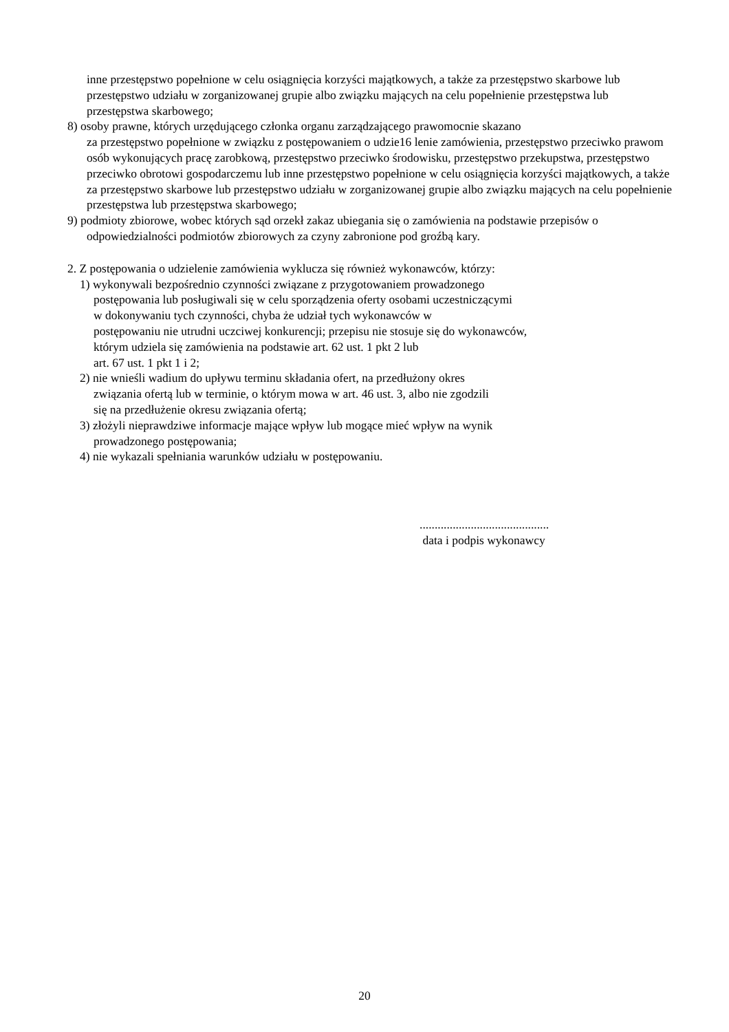inne przestępstwo popełnione w celu osiągnięcia korzyści majątkowych, a także za przestępstwo skarbowe lub przestępstwo udziału w zorganizowanej grupie albo związku mających na celu popełnienie przestępstwa lub przestępstwa skarbowego;
8) osoby prawne, których urzędującego członka organu zarządzającego prawomocnie skazano
za przestępstwo popełnione w związku z postępowaniem o udzie16 lenie zamówienia, przestępstwo przeciwko prawom osób wykonujących pracę zarobkową, przestępstwo przeciwko środowisku, przestępstwo przekupstwa, przestępstwo przeciwko obrotowi gospodarczemu lub inne przestępstwo popełnione w celu osiągnięcia korzyści majątkowych, a także za przestępstwo skarbowe lub przestępstwo udziału w zorganizowanej grupie albo związku mających na celu popełnienie przestępstwa lub przestępstwa skarbowego;
9) podmioty zbiorowe, wobec których sąd orzekł zakaz ubiegania się o zamówienia na podstawie przepisów o odpowiedzialności podmiotów zbiorowych za czyny zabronione pod groźbą kary.
2. Z postępowania o udzielenie zamówienia wyklucza się również wykonawców, którzy:
1) wykonywali bezpośrednio czynności związane z przygotowaniem prowadzonego
postępowania lub posługiwali się w celu sporządzenia oferty osobami uczestniczącymi
w dokonywaniu tych czynności, chyba że udział tych wykonawców w
postępowaniu nie utrudni uczciwej konkurencji; przepisu nie stosuje się do wykonawców,
którym udziela się zamówienia na podstawie art. 62 ust. 1 pkt 2 lub
art. 67 ust. 1 pkt 1 i 2;
2) nie wnieśli wadium do upływu terminu składania ofert, na przedłużony okres
związania ofertą lub w terminie, o którym mowa w art. 46 ust. 3, albo nie zgodzili
się na przedłużenie okresu związania ofertą;
3) złożyli nieprawdziwe informacje mające wpływ lub mogące mieć wpływ na wynik
prowadzonego postępowania;
4) nie wykazali spełniania warunków udziału w postępowaniu.
...........................................
data i podpis wykonawcy
20